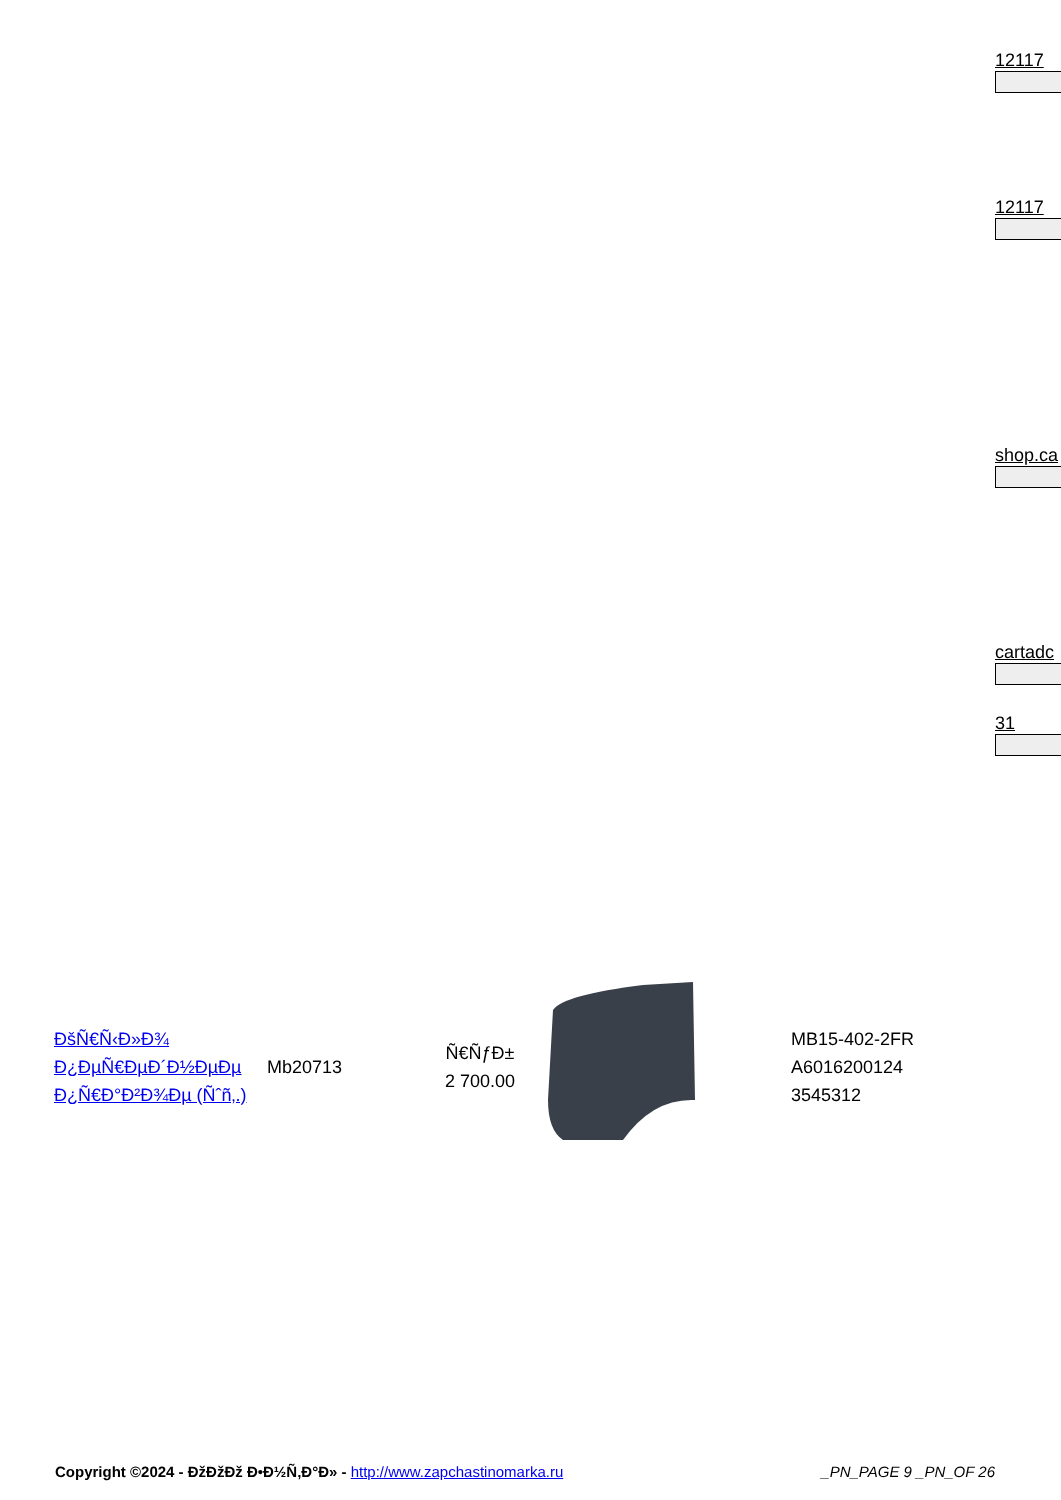12117
12117
shop.ca
cartadc
31
| ĐšÑ€Ñ‹Đ»Đ¾ Đ¿ĐµÑ€ĐµĐ´Đ½ĐµĐµ Đ¿Ñ€Đ°Đ²Đ¾Đµ (Ñˆñ‚.) | Mb20713 | Ñ€ÑƒĐ± 2 700.00 | | MB15-402-2FR A6016200124 3545312 |
Copyright ©2024 - ĐžĐžĐž Đ•Đ½Ñ‚Đ°Đ» - http://www.zapchastinomarka.ru _PN_PAGE 9 _PN_OF 26